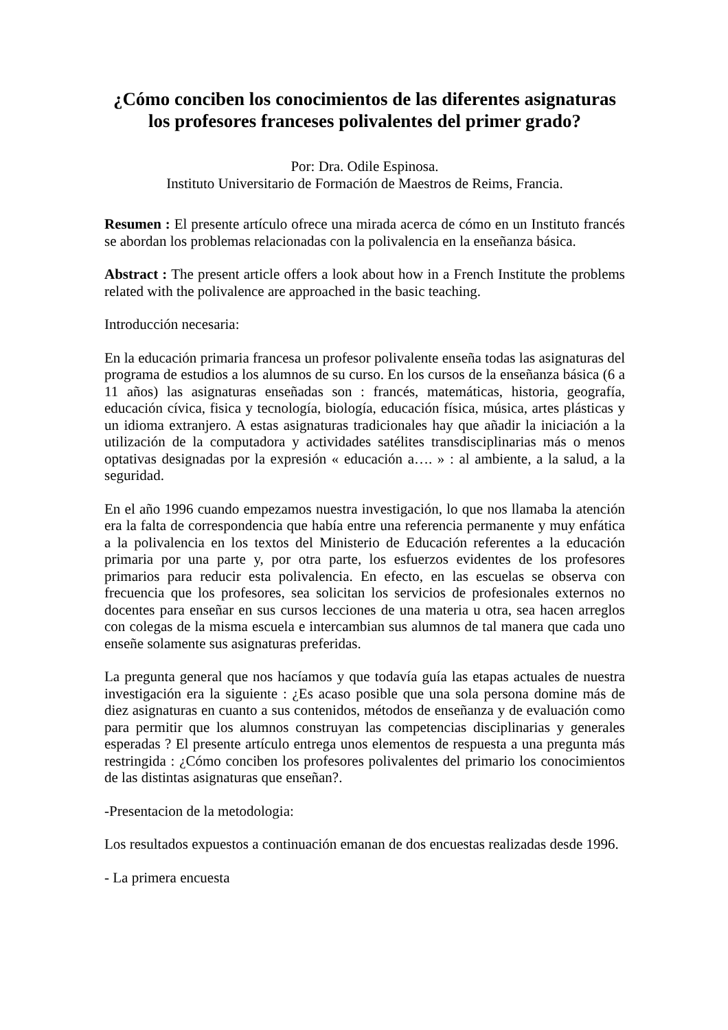¿Cómo conciben los conocimientos de las diferentes asignaturas los profesores franceses polivalentes del primer grado?
Por: Dra. Odile Espinosa.
Instituto Universitario de Formación de Maestros de Reims, Francia.
Resumen : El presente artículo ofrece una mirada acerca de cómo en un Instituto francés se abordan los problemas relacionadas con la polivalencia en la enseñanza básica.
Abstract : The present article offers a look about how in a French Institute the problems related with the polivalence are approached in the basic teaching.
Introducción necesaria:
En la educación primaria francesa un profesor polivalente enseña todas las asignaturas del programa de estudios a los alumnos de su curso. En los cursos de la enseñanza básica (6 a 11 años) las asignaturas enseñadas son : francés, matemáticas, historia, geografía, educación cívica, fisica y tecnología, biología, educación física, música, artes plásticas y un idioma extranjero. A estas asignaturas tradicionales hay que añadir la iniciación a la utilización de la computadora y actividades satélites transdisciplinarias más o menos optativas designadas por la expresión « educación a…. » : al ambiente, a la salud, a la seguridad.
En el año 1996 cuando empezamos nuestra investigación, lo que nos llamaba la atención era la falta de correspondencia que había entre una referencia permanente y muy enfática a la polivalencia en los textos del Ministerio de Educación referentes a la educación primaria por una parte y, por otra parte, los esfuerzos evidentes de los profesores primarios para reducir esta polivalencia. En efecto, en las escuelas se observa con frecuencia que los profesores, sea solicitan los servicios de profesionales externos no docentes para enseñar en sus cursos lecciones de una materia u otra, sea hacen arreglos con colegas de la misma escuela e intercambian sus alumnos de tal manera que cada uno enseñe solamente sus asignaturas preferidas.
La pregunta general que nos hacíamos y que todavía guía las etapas actuales de nuestra investigación era la siguiente : ¿Es acaso posible que una sola persona domine más de diez asignaturas en cuanto a sus contenidos, métodos de enseñanza y de evaluación como para permitir que los alumnos construyan las competencias disciplinarias y generales esperadas ? El presente artículo entrega unos elementos de respuesta a una pregunta más restringida : ¿Cómo conciben los profesores polivalentes del primario los conocimientos de las distintas asignaturas que enseñan?.
-Presentacion de la metodologia:
Los resultados expuestos a continuación emanan de dos encuestas realizadas desde 1996.
- La primera encuesta